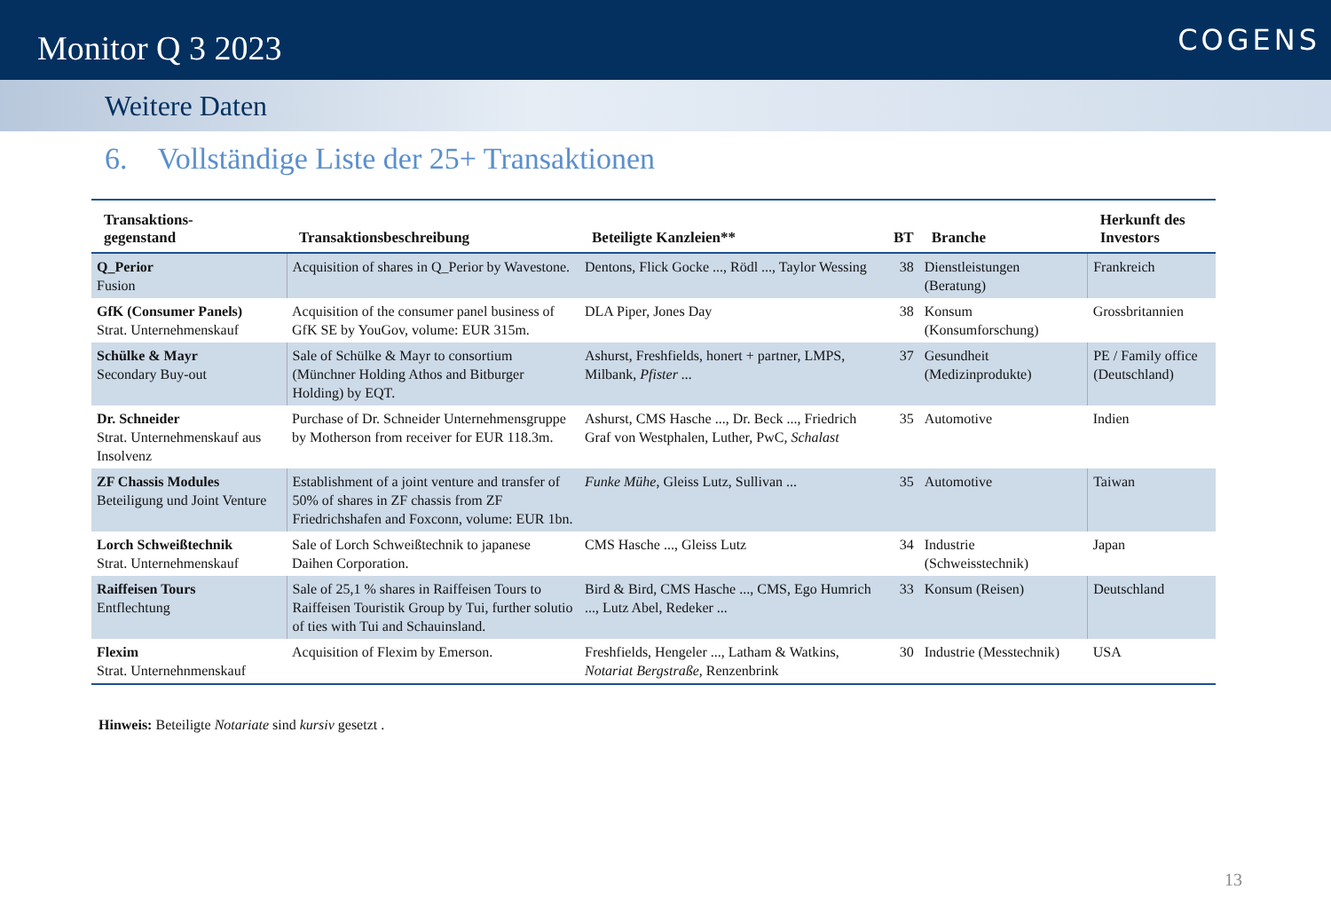Monitor Q 3 2023
COGENS
Weitere Daten
6. Vollständige Liste der 25+ Transaktionen
| Transaktions- gegenstand | Transaktionsbeschreibung | Beteiligte Kanzleien** | BT | Branche | Herkunft des Investors |
| --- | --- | --- | --- | --- | --- |
| Q_Perior Fusion | Acquisition of shares in Q_Perior by Wavestone. | Dentons, Flick Gocke ..., Rödl ..., Taylor Wessing | 38 | Dienstleistungen (Beratung) | Frankreich |
| GfK (Consumer Panels) Strat. Unternehmenskauf | Acquisition of the consumer panel business of GfK SE by YouGov, volume: EUR 315m. | DLA Piper, Jones Day | 38 | Konsum (Konsumforschung) | Grossbritannien |
| Schülke & Mayr Secondary Buy-out | Sale of Schülke & Mayr to consortium (Münchner Holding Athos and Bitburger Holding) by EQT. | Ashurst, Freshfields, honert + partner, LMPS, Milbank, Pfister ... | 37 | Gesundheit (Medizinprodukte) | PE / Family office (Deutschland) |
| Dr. Schneider Strat. Unternehmenskauf aus Insolvenz | Purchase of Dr. Schneider Unternehmensgruppe by Motherson from receiver for EUR 118.3m. | Ashurst, CMS Hasche ..., Dr. Beck ..., Friedrich Graf von Westphalen, Luther, PwC, Schalast | 35 | Automotive | Indien |
| ZF Chassis Modules Beteiligung und Joint Venture | Establishment of a joint venture and transfer of 50% of shares in ZF chassis from ZF Friedrichshafen and Foxconn, volume: EUR 1bn. | Funke Mühe , Gleiss Lutz, Sullivan ... | 35 | Automotive | Taiwan |
| Lorch Schweißtechnik Strat. Unternehmenskauf | Sale of Lorch Schweißtechnik to japanese Daihen Corporation. | CMS Hasche ..., Gleiss Lutz | 34 | Industrie (Schweisstechnik) | Japan |
| Raiffeisen Tours Entflechtung | Sale of 25,1 % shares in Raiffeisen Tours to Raiffeisen Touristik Group by Tui, further solutio of ties with Tui and Schauinsland. | Bird & Bird, CMS Hasche ..., CMS, Ego Humrich ..., Lutz Abel, Redeker ... | 33 | Konsum (Reisen) | Deutschland |
| Flexim Strat. Unternehnmenskauf | Acquisition of Flexim by Emerson. | Freshfields, Hengeler ..., Latham & Watkins, Notariat Bergstraße , Renzenbrink | 30 | Industrie (Messtechnik) | USA |
Hinweis: Beteiligte Notariate sind kursiv gesetzt .
13